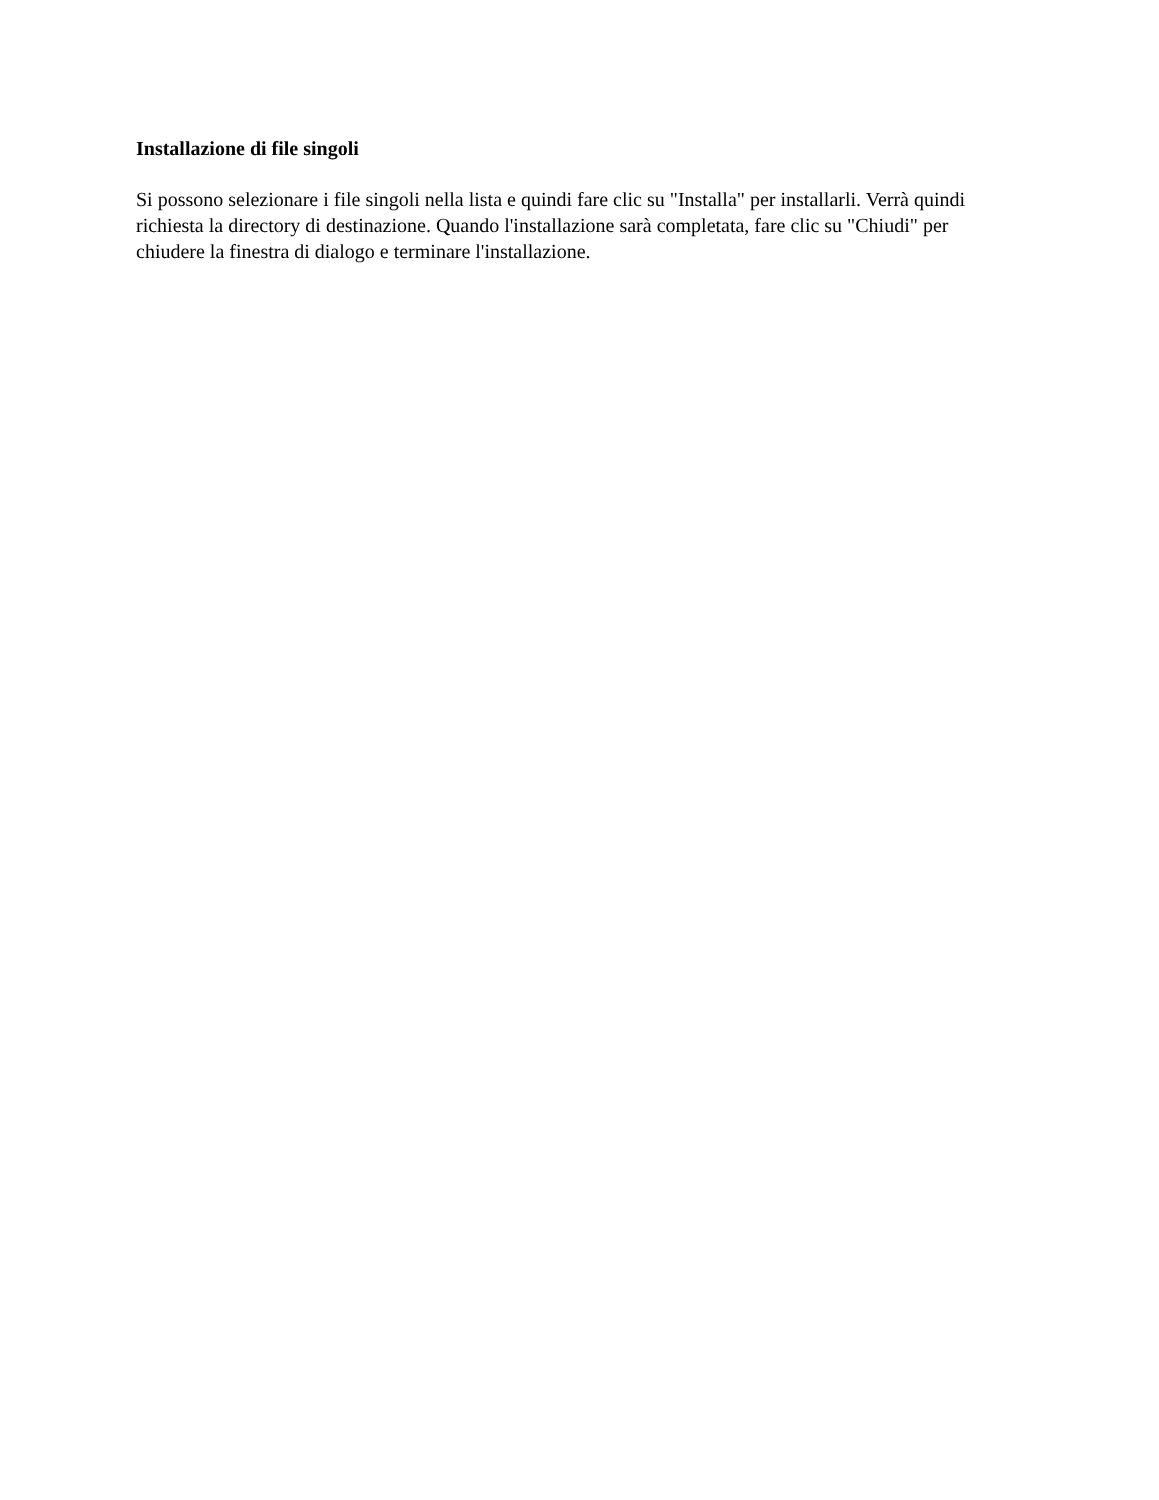Installazione di file singoli
Si possono selezionare i file singoli nella lista e quindi fare clic su "Installa" per installarli. Verrà quindi richiesta la directory di destinazione. Quando l'installazione sarà completata, fare clic su "Chiudi" per chiudere la finestra di dialogo e terminare l'installazione.